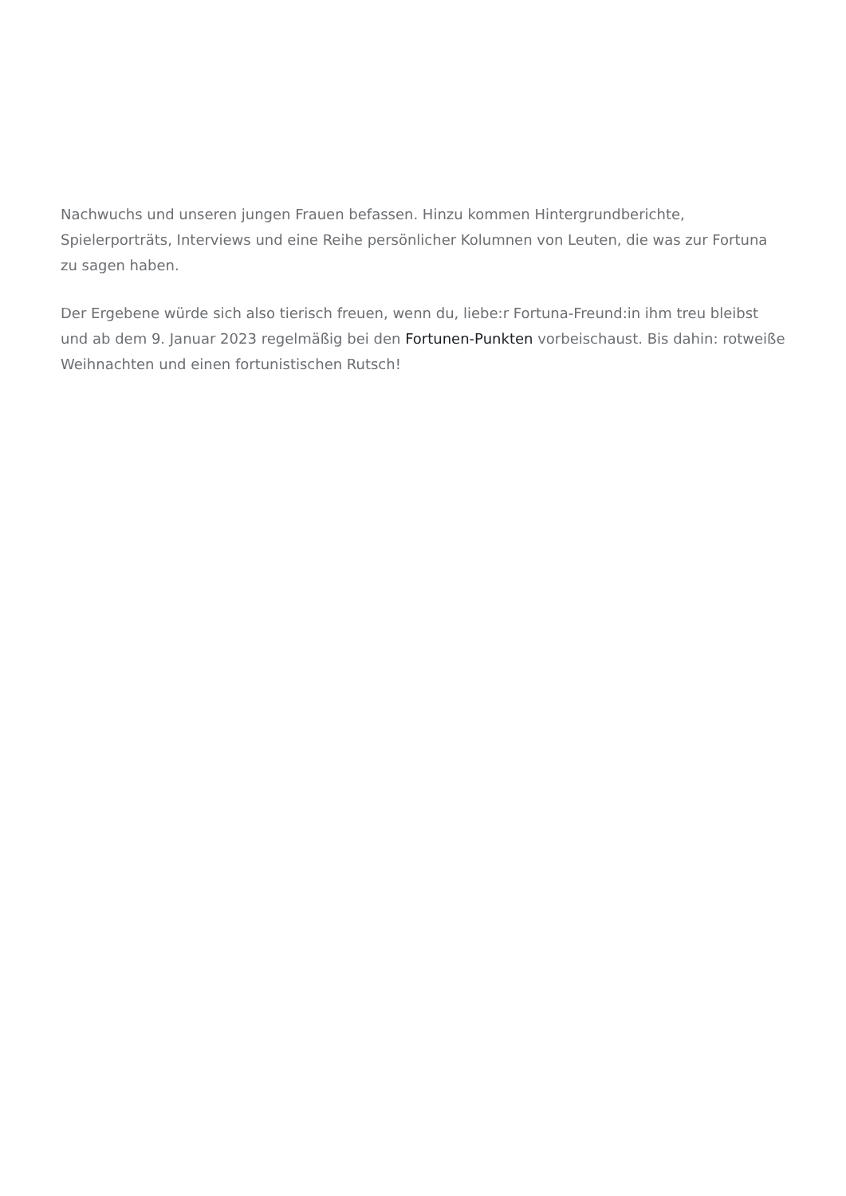Nachwuchs und unseren jungen Frauen befassen. Hinzu kommen Hintergrundberichte, Spielerporträts, Interviews und eine Reihe persönlicher Kolumnen von Leuten, die was zur Fortuna zu sagen haben.
Der Ergebene würde sich also tierisch freuen, wenn du, liebe:r Fortuna-Freund:in ihm treu bleibst und ab dem 9. Januar 2023 regelmäßig bei den Fortunen-Punkten vorbeischaust. Bis dahin: rotweiße Weihnachten und einen fortunistischen Rutsch!